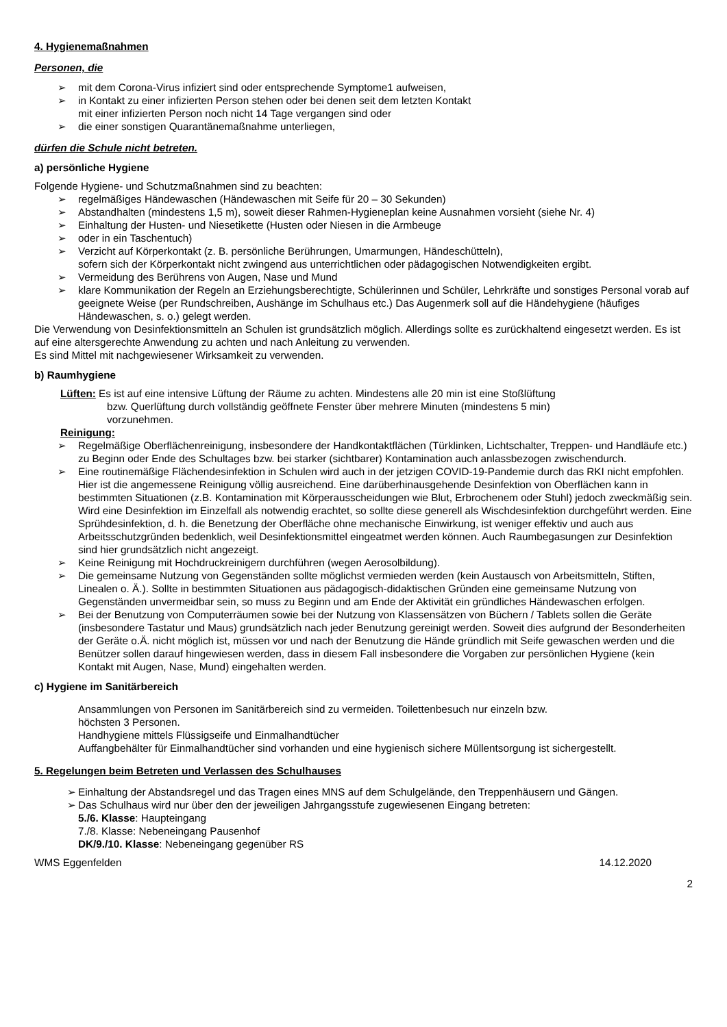4. Hygienemaßnahmen
Personen, die
➢ mit dem Corona-Virus infiziert sind oder entsprechende Symptome1 aufweisen,
➢ in Kontakt zu einer infizierten Person stehen oder bei denen seit dem letzten Kontakt
mit einer infizierten Person noch nicht 14 Tage vergangen sind oder
➢ die einer sonstigen Quarantänemaßnahme unterliegen,
dürfen die Schule nicht betreten.
a) persönliche Hygiene
Folgende Hygiene- und Schutzmaßnahmen sind zu beachten:
➢ regelmäßiges Händewaschen (Händewaschen mit Seife für 20 – 30 Sekunden)
➢ Abstandhalten (mindestens 1,5 m), soweit dieser Rahmen-Hygieneplan keine Ausnahmen vorsieht (siehe Nr. 4)
➢ Einhaltung der Husten- und Niesetikette (Husten oder Niesen in die Armbeuge
➢ oder in ein Taschentuch)
➢ Verzicht auf Körperkontakt (z. B. persönliche Berührungen, Umarmungen, Händeschütteln),
sofern sich der Körperkontakt nicht zwingend aus unterrichtlichen oder pädagogischen Notwendigkeiten ergibt.
➢ Vermeidung des Berührens von Augen, Nase und Mund
➢ klare Kommunikation der Regeln an Erziehungsberechtigte, Schülerinnen und Schüler, Lehrkräfte und sonstiges Personal vorab auf geeignete Weise (per Rundschreiben, Aushänge im Schulhaus etc.) Das Augenmerk soll auf die Händehygiene (häufiges Händewaschen, s. o.) gelegt werden.
Die Verwendung von Desinfektionsmitteln an Schulen ist grundsätzlich möglich. Allerdings sollte es zurückhaltend eingesetzt werden. Es ist auf eine altersgerechte Anwendung zu achten und nach Anleitung zu verwenden.
Es sind Mittel mit nachgewiesener Wirksamkeit zu verwenden.
b) Raumhygiene
Lüften: Es ist auf eine intensive Lüftung der Räume zu achten. Mindestens alle 20 min ist eine Stoßlüftung
bzw. Querlüftung durch vollständig geöffnete Fenster über mehrere Minuten (mindestens 5 min)
vorzunehmen.
Reinigung:
➢ Regelmäßige Oberflächenreinigung, insbesondere der Handkontaktflächen (Türklinken, Lichtschalter, Treppen- und Handläufe etc.) zu Beginn oder Ende des Schultages bzw. bei starker (sichtbarer) Kontamination auch anlassbezogen zwischendurch.
➢ Eine routinemäßige Flächendesinfektion in Schulen wird auch in der jetzigen COVID-19-Pandemie durch das RKI nicht empfohlen. Hier ist die angemessene Reinigung völlig ausreichend. Eine darüberhinausgehende Desinfektion von Oberflächen kann in bestimmten Situationen (z.B. Kontamination mit Körperausscheidungen wie Blut, Erbrochenem oder Stuhl) jedoch zweckmäßig sein. Wird eine Desinfektion im Einzelfall als notwendig erachtet, so sollte diese generell als Wischdesinfektion durchgeführt werden. Eine Sprühdesinfektion, d. h. die Benetzung der Oberfläche ohne mechanische Einwirkung, ist weniger effektiv und auch aus Arbeitsschutzgründen bedenklich, weil Desinfektionsmittel eingeatmet werden können. Auch Raumbegasungen zur Desinfektion sind hier grundsätzlich nicht angezeigt.
➢ Keine Reinigung mit Hochdruckreinigern durchführen (wegen Aerosolbildung).
➢ Die gemeinsame Nutzung von Gegenständen sollte möglichst vermieden werden (kein Austausch von Arbeitsmitteln, Stiften, Linealen o. Ä.). Sollte in bestimmten Situationen aus pädagogisch-didaktischen Gründen eine gemeinsame Nutzung von Gegenständen unvermeidbar sein, so muss zu Beginn und am Ende der Aktivität ein gründliches Händewaschen erfolgen.
➢ Bei der Benutzung von Computerräumen sowie bei der Nutzung von Klassensätzen von Büchern / Tablets sollen die Geräte (insbesondere Tastatur und Maus) grundsätzlich nach jeder Benutzung gereinigt werden. Soweit dies aufgrund der Besonderheiten der Geräte o.Ä. nicht möglich ist, müssen vor und nach der Benutzung die Hände gründlich mit Seife gewaschen werden und die Benützer sollen darauf hingewiesen werden, dass in diesem Fall insbesondere die Vorgaben zur persönlichen Hygiene (kein Kontakt mit Augen, Nase, Mund) eingehalten werden.
c) Hygiene im Sanitärbereich
Ansammlungen von Personen im Sanitärbereich sind zu vermeiden. Toilettenbesuch nur einzeln bzw.
höchsten 3 Personen.
Handhygiene mittels Flüssigseife und Einmalhandtücher
Auffangbehälter für Einmalhandtücher sind vorhanden und eine hygienisch sichere Müllentsorgung ist sichergestellt.
5. Regelungen beim Betreten und Verlassen des Schulhauses
➢ Einhaltung der Abstandsregel und das Tragen eines MNS auf dem Schulgelände, den Treppenhäusern und Gängen.
➢ Das Schulhaus wird nur über den der jeweiligen Jahrgangsstufe zugewiesenen Eingang betreten:
5./6. Klasse: Haupteingang
7./8. Klasse: Nebeneingang Pausenhof
DK/9./10. Klasse: Nebeneingang gegenüber RS
WMS Eggenfelden 14.12.2020
2